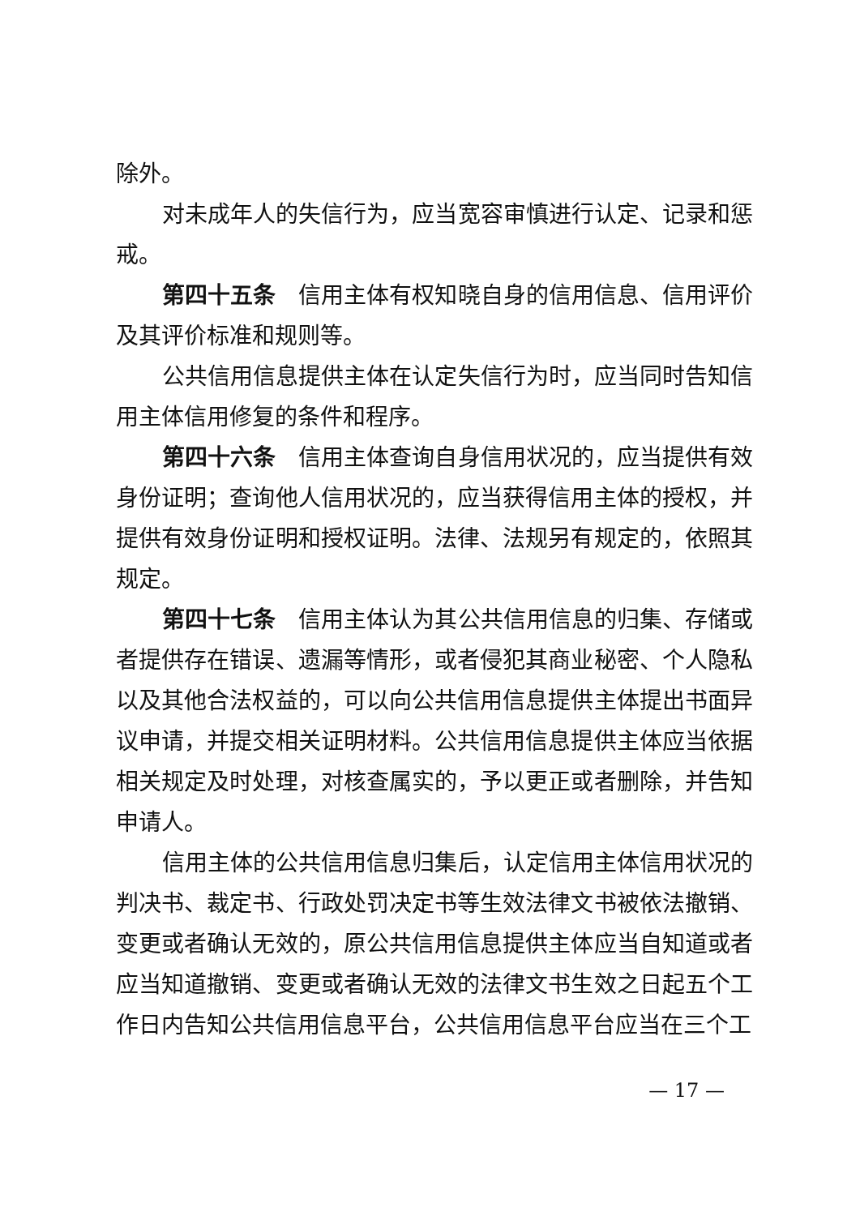除外。
对未成年人的失信行为，应当宽容审慎进行认定、记录和惩戒。
第四十五条　信用主体有权知晓自身的信用信息、信用评价及其评价标准和规则等。
公共信用信息提供主体在认定失信行为时，应当同时告知信用主体信用修复的条件和程序。
第四十六条　信用主体查询自身信用状况的，应当提供有效身份证明；查询他人信用状况的，应当获得信用主体的授权，并提供有效身份证明和授权证明。法律、法规另有规定的，依照其规定。
第四十七条　信用主体认为其公共信用信息的归集、存储或者提供存在错误、遗漏等情形，或者侵犯其商业秘密、个人隐私以及其他合法权益的，可以向公共信用信息提供主体提出书面异议申请，并提交相关证明材料。公共信用信息提供主体应当依据相关规定及时处理，对核查属实的，予以更正或者删除，并告知申请人。
信用主体的公共信用信息归集后，认定信用主体信用状况的判决书、裁定书、行政处罚决定书等生效法律文书被依法撤销、变更或者确认无效的，原公共信用信息提供主体应当自知道或者应当知道撤销、变更或者确认无效的法律文书生效之日起五个工作日内告知公共信用信息平台，公共信用信息平台应当在三个工
— 17 —